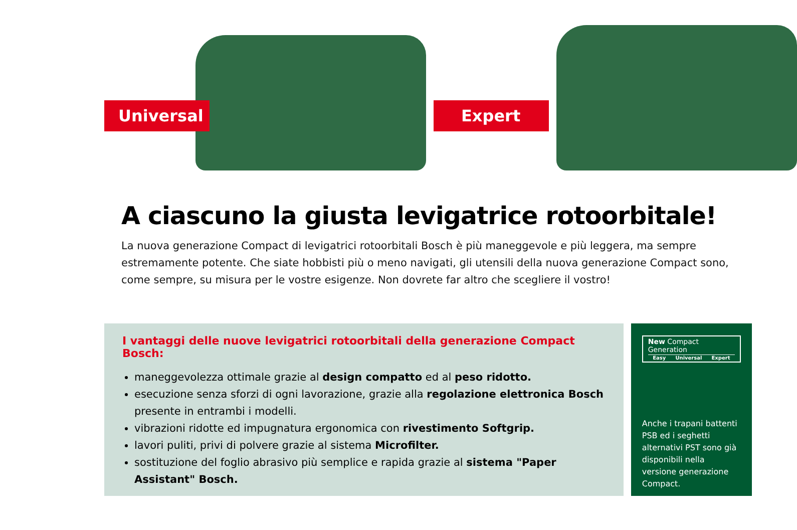Universal Expert
A ciascuno la giusta levigatrice rotoorbitale!
La nuova generazione Compact di levigatrici rotoorbitali Bosch è più maneggevole e più leggera, ma sempre estremamente potente. Che siate hobbisti più o meno navigati, gli utensili della nuova generazione Compact sono, come sempre, su misura per le vostre esigenze. Non dovrete far altro che scegliere il vostro!
I vantaggi delle nuove levigatrici rotoorbitali della generazione Compact Bosch:
maneggevolezza ottimale grazie al design compatto ed al peso ridotto.
esecuzione senza sforzi di ogni lavorazione, grazie alla regolazione elettronica Bosch presente in entrambi i modelli.
vibrazioni ridotte ed impugnatura ergonomica con rivestimento Softgrip.
lavori puliti, privi di polvere grazie al sistema Microfilter.
sostituzione del foglio abrasivo più semplice e rapida grazie al sistema "Paper Assistant" Bosch.
New Compact Generation
Easy Universal Expert
Anche i trapani battenti PSB ed i seghetti alternativi PST sono già disponibili nella versione generazione Compact.